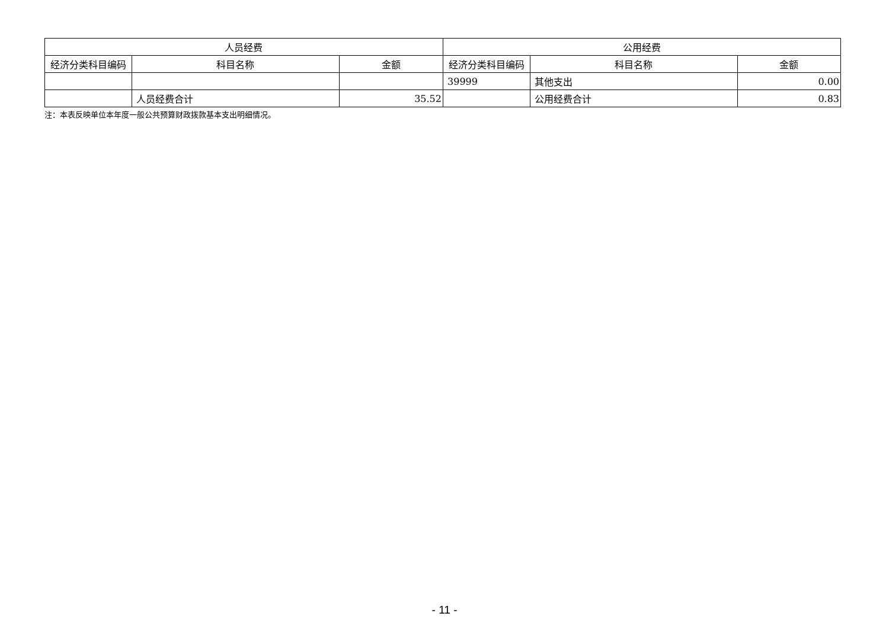| 人员经费 | | | 公用经费 | | |
| --- | --- | --- | --- | --- | --- |
| 经济分类科目编码 | 科目名称 | 金额 | 经济分类科目编码 | 科目名称 | 金额 |
| | | | 39999 | 其他支出 | 0.00 |
| | 人员经费合计 | 35.52 | | 公用经费合计 | 0.83 |
注：本表反映单位本年度一般公共预算财政拨款基本支出明细情况。
- 11 -